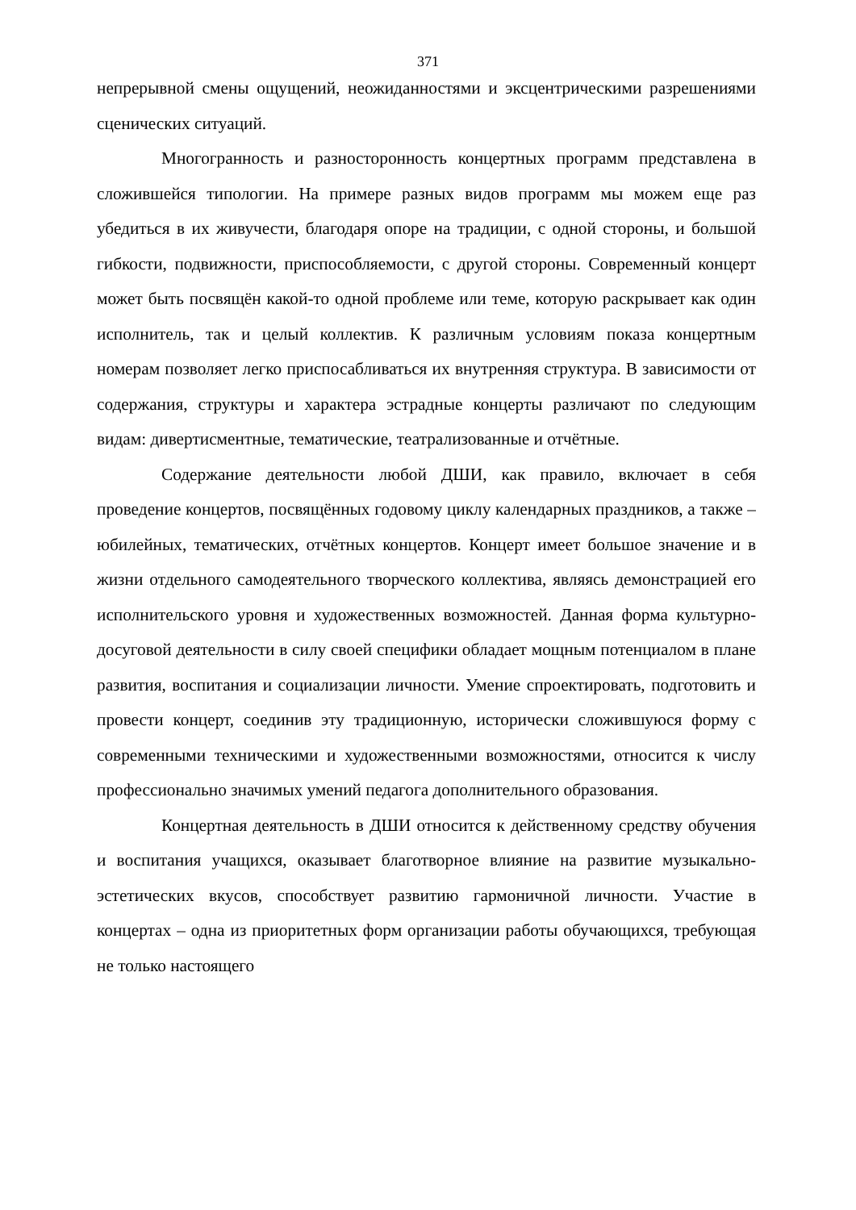371
непрерывной смены ощущений, неожиданностями и эксцентрическими разрешениями сценических ситуаций.
Многогранность и разносторонность концертных программ представлена в сложившейся типологии. На примере разных видов программ мы можем еще раз убедиться в их живучести, благодаря опоре на традиции, с одной стороны, и большой гибкости, подвижности, приспособляемости, с другой стороны. Современный концерт может быть посвящён какой-то одной проблеме или теме, которую раскрывает как один исполнитель, так и целый коллектив. К различным условиям показа концертным номерам позволяет легко приспосабливаться их внутренняя структура. В зависимости от содержания, структуры и характера эстрадные концерты различают по следующим видам: дивертисментные, тематические, театрализованные и отчётные.
Содержание деятельности любой ДШИ, как правило, включает в себя проведение концертов, посвящённых годовому циклу календарных праздников, а также – юбилейных, тематических, отчётных концертов. Концерт имеет большое значение и в жизни отдельного самодеятельного творческого коллектива, являясь демонстрацией его исполнительского уровня и художественных возможностей. Данная форма культурно-досуговой деятельности в силу своей специфики обладает мощным потенциалом в плане развития, воспитания и социализации личности. Умение спроектировать, подготовить и провести концерт, соединив эту традиционную, исторически сложившуюся форму с современными техническими и художественными возможностями, относится к числу профессионально значимых умений педагога дополнительного образования.
Концертная деятельность в ДШИ относится к действенному средству обучения и воспитания учащихся, оказывает благотворное влияние на развитие музыкально-эстетических вкусов, способствует развитию гармоничной личности. Участие в концертах – одна из приоритетных форм организации работы обучающихся, требующая не только настоящего